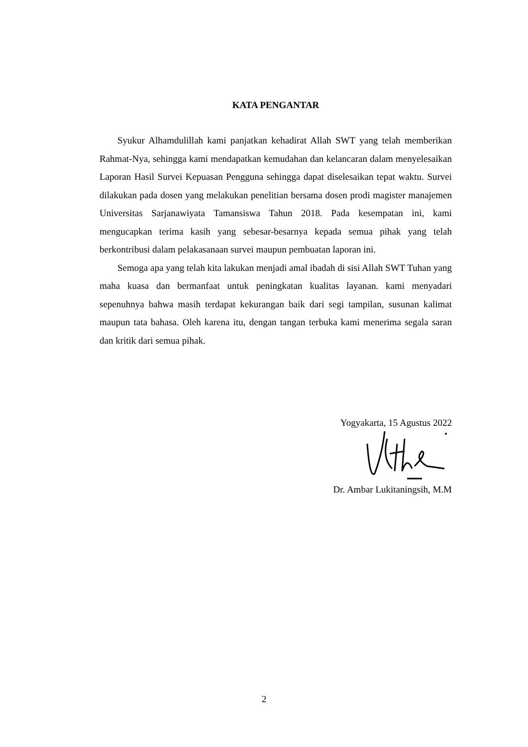KATA PENGANTAR
Syukur Alhamdulillah kami panjatkan kehadirat Allah SWT yang telah memberikan Rahmat-Nya, sehingga kami mendapatkan kemudahan dan kelancaran dalam menyelesaikan Laporan Hasil Survei Kepuasan Pengguna sehingga dapat diselesaikan tepat waktu. Survei dilakukan pada dosen yang melakukan penelitian bersama dosen prodi magister manajemen Universitas Sarjanawiyata Tamansiswa Tahun 2018. Pada kesempatan ini, kami mengucapkan terima kasih yang sebesar-besarnya kepada semua pihak yang telah berkontribusi dalam pelakasanaan survei maupun pembuatan laporan ini.
Semoga apa yang telah kita lakukan menjadi amal ibadah di sisi Allah SWT Tuhan yang maha kuasa dan bermanfaat untuk peningkatan kualitas layanan. kami menyadari sepenuhnya bahwa masih terdapat kekurangan baik dari segi tampilan, susunan kalimat maupun tata bahasa. Oleh karena itu, dengan tangan terbuka kami menerima segala saran dan kritik dari semua pihak.
Yogyakarta, 15 Agustus 2022
Dr. Ambar Lukitaningsih, M.M
2